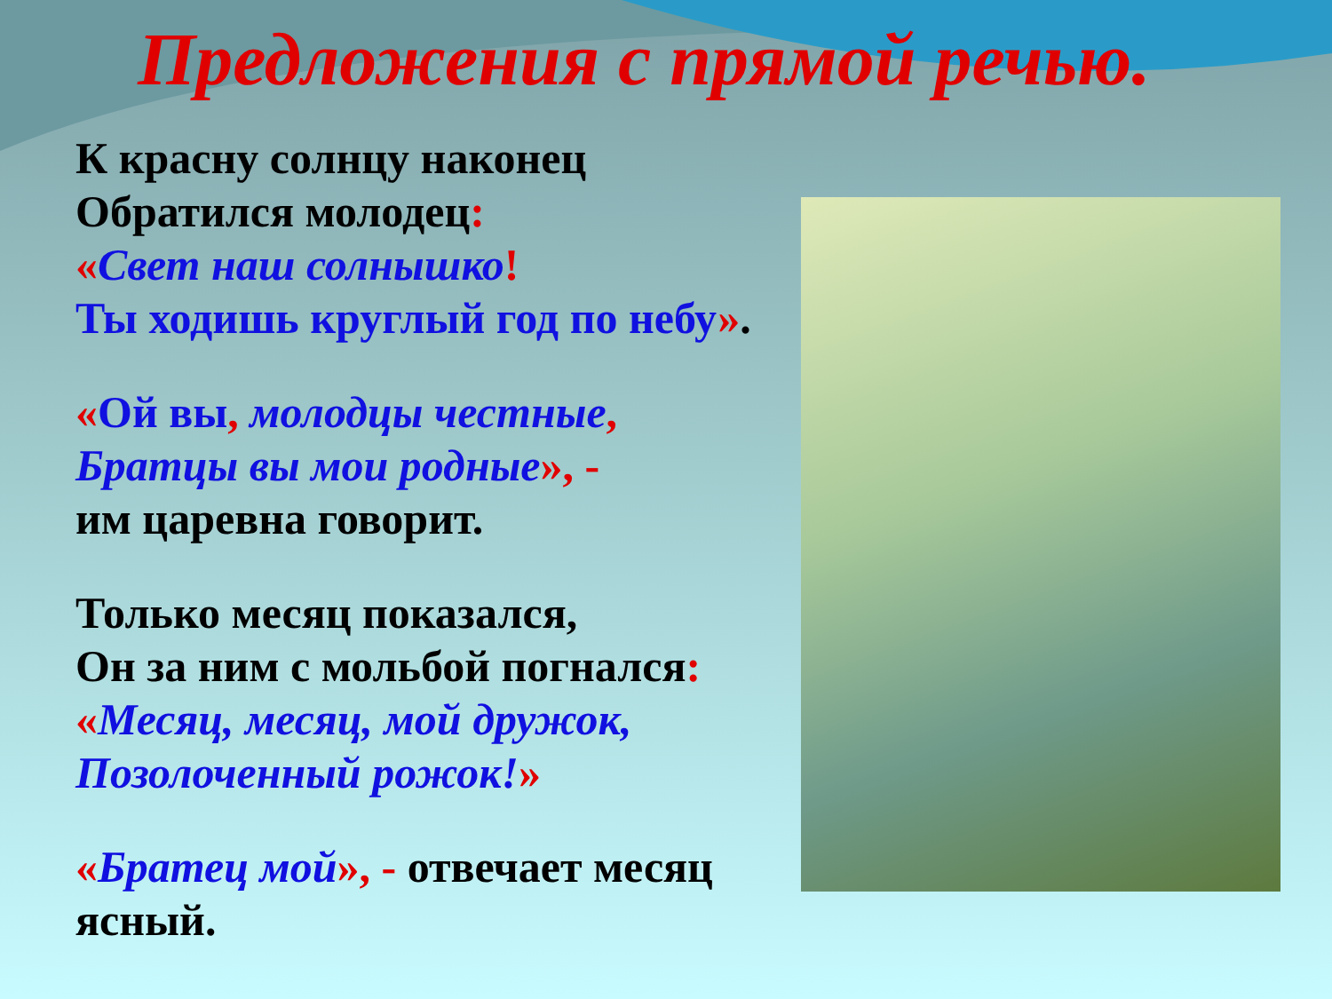Предложения с прямой речью.
К красну солнцу наконец
Обратился молодец:
«Свет наш солнышко!
Ты ходишь круглый год по небу».
«Ой вы, молодцы честные,
Братцы вы мои родные», -
им царевна говорит.
Только месяц показался,
Он за ним с мольбой погнался:
«Месяц, месяц, мой дружок,
Позолоченный рожок!»
«Братец мой», - отвечает месяц ясный.